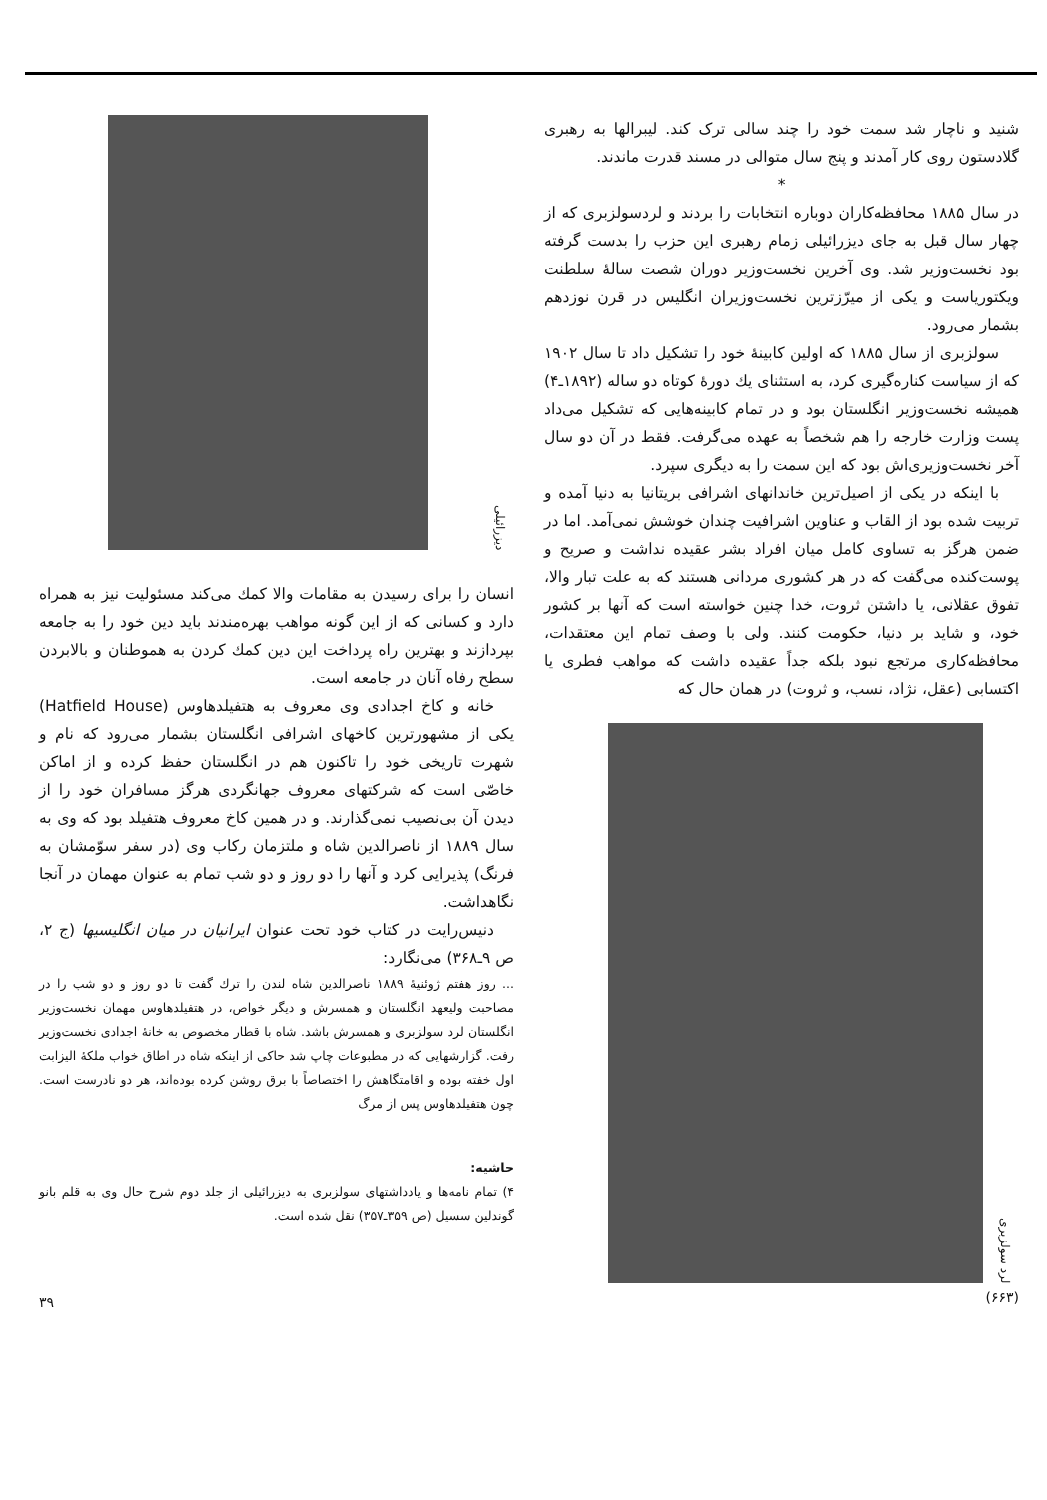شنید و ناچار شد سمت خود را چند سالی ترک کند. لیبرالها به رهبری گلادستون روی کار آمدند و پنج سال متوالی در مسند قدرت ماندند.
*
در سال ۱۸۸۵ محافظه‌کاران دوباره انتخابات را بردند و لردسولزبری که از چهار سال قبل به جای دیزرائیلی زمام رهبری این حزب را بدست گرفته بود نخست‌وزیر شد. وی آخرین نخست‌وزیر دوران شصت سالهٔ سلطنت ویکتوریاست و یکی از میرّزترین نخست‌وزیران انگلیس در قرن نوزدهم بشمار می‌رود.
سولزبری از سال ۱۸۸۵ که اولین کابینهٔ خود را تشکیل داد تا سال ۱۹۰۲ که از سیاست کناره‌گیری کرد، به استثنای یك دورهٔ کوتاه دو ساله (۱۸۹۲ـ۴) همیشه نخست‌وزیر انگلستان بود و در تمام کابینه‌هایی که تشکیل می‌داد پست وزارت خارجه را هم شخصاً به عهده می‌گرفت. فقط در آن دو سال آخر نخست‌وزیری‌اش بود که این سمت را به دیگری سپرد.
با اینکه در یکی از اصیل‌ترین خاندانهای اشرافی بریتانیا به دنیا آمده و تربیت شده بود از القاب و عناوین اشرافیت چندان خوشش نمی‌آمد. اما در ضمن هرگز به تساوی کامل میان افراد بشر عقیده نداشت و صریح و پوست‌کنده می‌گفت که در هر کشوری مردانی هستند که به علت تبار والا، تفوق عقلانی، یا داشتن ثروت، خدا چنین خواسته است که آنها بر کشور خود، و شاید بر دنیا، حکومت کنند. ولی با وصف تمام این معتقدات، محافظه‌کاری مرتجع نبود بلکه جداً عقیده داشت که مواهب فطری یا اکتسابی (عقل، نژاد، نسب، و ثروت) در همان حال که
لرد سولزبری
(۶۶۳)
دیزرائیلی
انسان را برای رسیدن به مقامات والا کمك می‌کند مسئولیت نیز به همراه دارد و کسانی که از این گونه مواهب بهره‌مندند باید دین خود را به جامعه بپردازند و بهترین راه پرداخت این دین کمك کردن به هموطنان و بالابردن سطح رفاه آنان در جامعه است.
خانه و کاخ اجدادی وی معروف به هتفیلدهاوس (Hatfield House) یکی از مشهورترین کاخهای اشرافی انگلستان بشمار می‌رود که نام و شهرت تاریخی خود را تاکنون هم در انگلستان حفظ کرده و از اماکن خاصّی است که شرکتهای معروف جهانگردی هرگز مسافران خود را از دیدن آن بی‌نصیب نمی‌گذارند. و در همین کاخ معروف هتفیلد بود که وی به سال ۱۸۸۹ از ناصرالدین شاه و ملتزمان رکاب وی (در سفر سوّمشان به فرنگ) پذیرایی کرد و آنها را دو روز و دو شب تمام به عنوان مهمان در آنجا نگاهداشت.
دنیس‌رایت در کتاب خود تحت عنوان ایرانیان در میان انگلیسیها (ج ۲، ص ۹ـ۳۶۸) می‌نگارد:
... روز هفتم ژوئنیهٔ ۱۸۸۹ ناصرالدین شاه لندن را ترك گفت تا دو روز و دو شب را در مصاحبت ولیعهد انگلستان و همسرش و دیگر خواص، در هتفیلدهاوس مهمان نخست‌وزیر انگلستان لرد سولزبری و همسرش باشد. شاه با قطار مخصوص به خانهٔ اجدادی نخست‌وزیر رفت. گزارشهایی که در مطبوعات چاپ شد حاکی از اینکه شاه در اطاق خواب ملکهٔ الیزابت اول خفته بوده و اقامتگاهش را اختصاصاً با برق روشن کرده بوده‌اند، هر دو نادرست است. چون هتفیلدهاوس پس از مرگ
حاشیه:
۴) تمام نامه‌ها و یادداشتهای سولزبری به دیزرائیلی از جلد دوم شرح حال وی به قلم بانو گوندلین سسیل (ص ۳۵۹ـ۳۵۷) نقل شده است.
۳۹